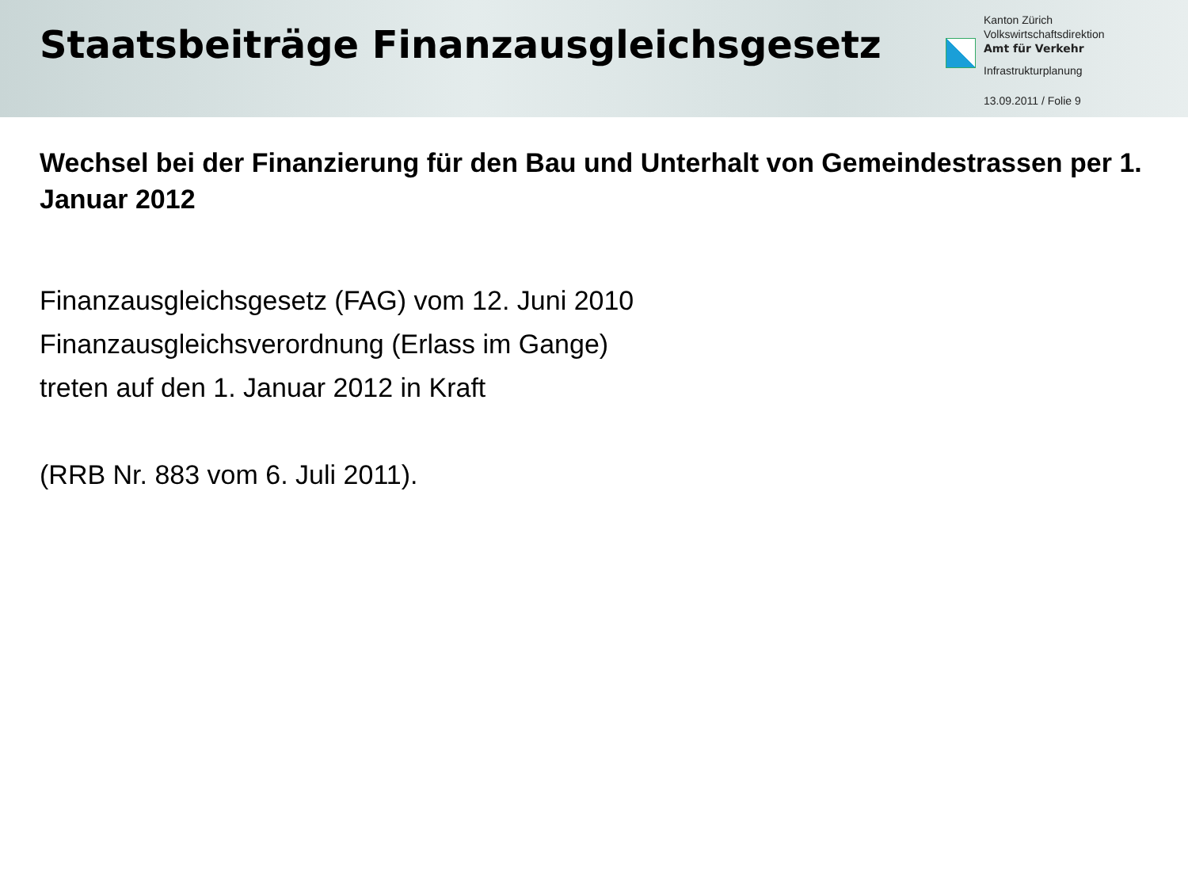Staatsbeiträge Finanzausgleichsgesetz
Kanton Zürich
Volkswirtschaftsdirektion
Amt für Verkehr
Infrastrukturplanung
13.09.2011 / Folie 9
Wechsel bei der Finanzierung für den Bau und Unterhalt von Gemeindestrassen per 1. Januar 2012
Finanzausgleichsgesetz (FAG) vom 12. Juni 2010
Finanzausgleichsverordnung (Erlass im Gange)
treten auf den 1. Januar 2012 in Kraft
(RRB Nr. 883 vom 6. Juli 2011).